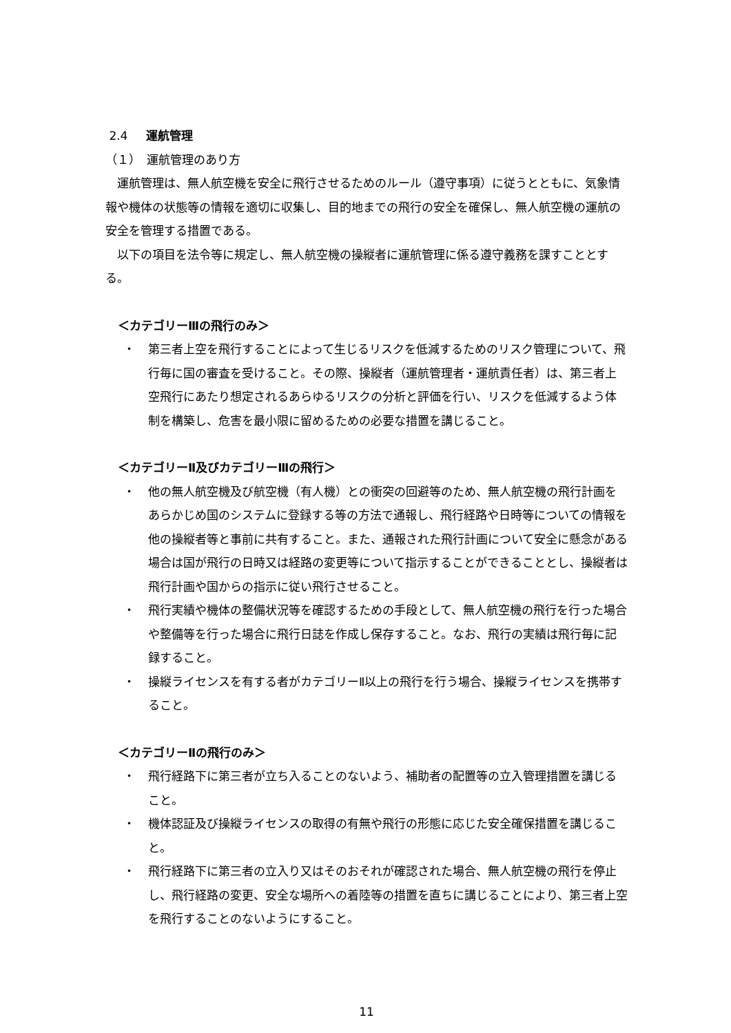2.4 運航管理
（１）　運航管理のあり方
運航管理は、無人航空機を安全に飛行させるためのルール（遵守事項）に従うとともに、気象情報や機体の状態等の情報を適切に収集し、目的地までの飛行の安全を確保し、無人航空機の運航の安全を管理する措置である。
以下の項目を法令等に規定し、無人航空機の操縦者に運航管理に係る遵守義務を課すこととする。
＜カテゴリーⅢの飛行のみ＞
・ 第三者上空を飛行することによって生じるリスクを低減するためのリスク管理について、飛行毎に国の審査を受けること。その際、操縦者（運航管理者・運航責任者）は、第三者上空飛行にあたり想定されるあらゆるリスクの分析と評価を行い、リスクを低減するよう体制を構築し、危害を最小限に留めるための必要な措置を講じること。
＜カテゴリーⅡ及びカテゴリーⅢの飛行＞
・ 他の無人航空機及び航空機（有人機）との衝突の回避等のため、無人航空機の飛行計画をあらかじめ国のシステムに登録する等の方法で通報し、飛行経路や日時等についての情報を他の操縦者等と事前に共有すること。また、通報された飛行計画について安全に懸念がある場合は国が飛行の日時又は経路の変更等について指示することができることとし、操縦者は飛行計画や国からの指示に従い飛行させること。
・ 飛行実績や機体の整備状況等を確認するための手段として、無人航空機の飛行を行った場合や整備等を行った場合に飛行日誌を作成し保存すること。なお、飛行の実績は飛行毎に記録すること。
・ 操縦ライセンスを有する者がカテゴリーⅡ以上の飛行を行う場合、操縦ライセンスを携帯すること。
＜カテゴリーⅡの飛行のみ＞
・ 飛行経路下に第三者が立ち入ることのないよう、補助者の配置等の立入管理措置を講じること。
・ 機体認証及び操縦ライセンスの取得の有無や飛行の形態に応じた安全確保措置を講じること。
・ 飛行経路下に第三者の立入り又はそのおそれが確認された場合、無人航空機の飛行を停止し、飛行経路の変更、安全な場所への着陸等の措置を直ちに講じることにより、第三者上空を飛行することのないようにすること。
11